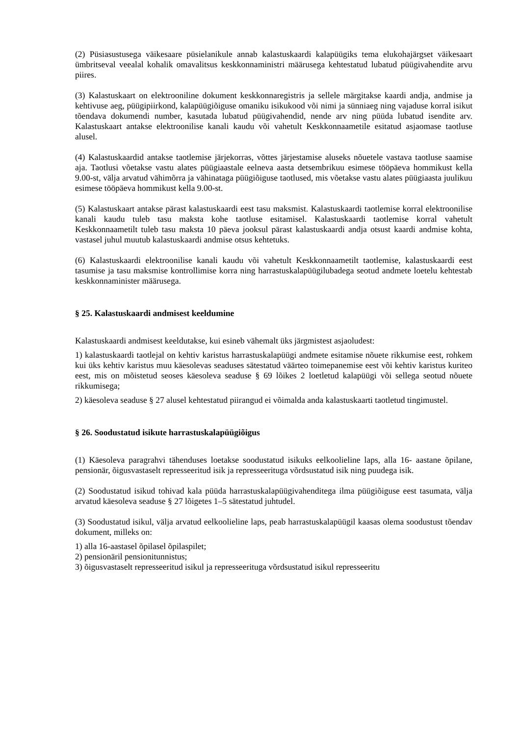(2) Püsiasustusega väikesaare püsielanikule annab kalastuskaardi kalapüügiks tema elukohajärgset väikesaart ümbritseval veealal kohalik omavalitsus keskkonnaministri määrusega kehtestatud lubatud püügivahendite arvu piires.
(3) Kalastuskaart on elektrooniline dokument keskkonnaregistris ja sellele märgitakse kaardi andja, andmise ja kehtivuse aeg, püügipiirkond, kalapüügiõiguse omaniku isikukood või nimi ja sünniaeg ning vajaduse korral isikut tõendava dokumendi number, kasutada lubatud püügivahendid, nende arv ning püüda lubatud isendite arv. Kalastuskaart antakse elektroonilise kanali kaudu või vahetult Keskkonnaametile esitatud asjaomase taotluse alusel.
(4) Kalastuskaardid antakse taotlemise järjekorras, võttes järjestamise aluseks nõuetele vastava taotluse saamise aja. Taotlusi võetakse vastu alates püügiaastale eelneva aasta detsembrikuu esimese tööpäeva hommikust kella 9.00-st, välja arvatud vähimõrra ja vähinataga püügiõiguse taotlused, mis võetakse vastu alates püügiaasta juulikuu esimese tööpäeva hommikust kella 9.00-st.
(5) Kalastuskaart antakse pärast kalastuskaardi eest tasu maksmist. Kalastuskaardi taotlemise korral elektroonilise kanali kaudu tuleb tasu maksta kohe taotluse esitamisel. Kalastuskaardi taotlemise korral vahetult Keskkonnaametilt tuleb tasu maksta 10 päeva jooksul pärast kalastuskaardi andja otsust kaardi andmise kohta, vastasel juhul muutub kalastuskaardi andmise otsus kehtetuks.
(6) Kalastuskaardi elektroonilise kanali kaudu või vahetult Keskkonnaametilt taotlemise, kalastuskaardi eest tasumise ja tasu maksmise kontrollimise korra ning harrastuskalapüügilubadega seotud andmete loetelu kehtestab keskkonnaminister määrusega.
§ 25. Kalastuskaardi andmisest keeldumine
Kalastuskaardi andmisest keeldutakse, kui esineb vähemalt üks järgmistest asjaoludest:
1) kalastuskaardi taotlejal on kehtiv karistus harrastuskalapüügi andmete esitamise nõuete rikkumise eest, rohkem kui üks kehtiv karistus muu käesolevas seaduses sätestatud väärteo toimepanemise eest või kehtiv karistus kuriteo eest, mis on mõistetud seoses käesoleva seaduse § 69 lõikes 2 loetletud kalapüügi või sellega seotud nõuete rikkumisega;
2) käesoleva seaduse § 27 alusel kehtestatud piirangud ei võimalda anda kalastuskaarti taotletud tingimustel.
§ 26. Soodustatud isikute harrastuskalapüügiõigus
(1) Käesoleva paragrahvi tähenduses loetakse soodustatud isikuks eelkoolieline laps, alla 16- aastane õpilane, pensionär, õigusvastaselt represseeritud isik ja represseerituga võrdsustatud isik ning puudega isik.
(2) Soodustatud isikud tohivad kala püüda harrastuskalapüügivahenditega ilma püügiõiguse eest tasumata, välja arvatud käesoleva seaduse § 27 lõigetes 1–5 sätestatud juhtudel.
(3) Soodustatud isikul, välja arvatud eelkoolieline laps, peab harrastuskalapüügil kaasas olema soodustust tõendav dokument, milleks on:
1) alla 16-aastasel õpilasel õpilaspilet;
2) pensionäril pensionitunnistus;
3) õigusvastaselt represseeritud isikul ja represseerituga võrdsustatud isikul represseeritu